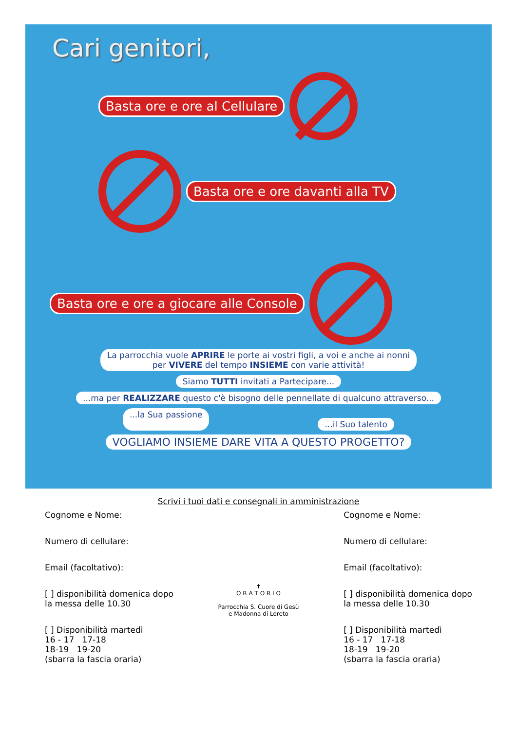Cari genitori,
Basta ore e ore al Cellulare
Basta ore e ore davanti alla TV
Basta ore e ore a giocare alle Console
La parrocchia vuole APRIRE le porte ai vostri figli, a voi e anche ai nonni
per VIVERE del tempo INSIEME con varie attività!
Siamo TUTTI invitati a Partecipare...
...ma per REALIZZARE questo c'è bisogno delle pennellate di qualcuno attraverso...
...la Sua passione...il Suo talento
VOGLIAMO INSIEME DARE VITA A QUESTO PROGETTO?
Scrivi i tuoi dati e consegnali in amministrazione
Cognome e Nome:
Numero di cellulare:
Email (facoltativo):
[ ] disponibilità domenica dopo
la messa delle 10.30
[ ] Disponibilità martedì
16 - 17 17-18
18-19 19-20
(sbarra la fascia oraria)
✝
O R A T O R I O
Parrocchia S. Cuore di Gesù
e Madonna di Loreto
Cognome e Nome:
Numero di cellulare:
Email (facoltativo):
[ ] disponibilità domenica dopo
la messa delle 10.30
[ ] Disponibilità martedì
16 - 17 17-18
18-19 19-20
(sbarra la fascia oraria)